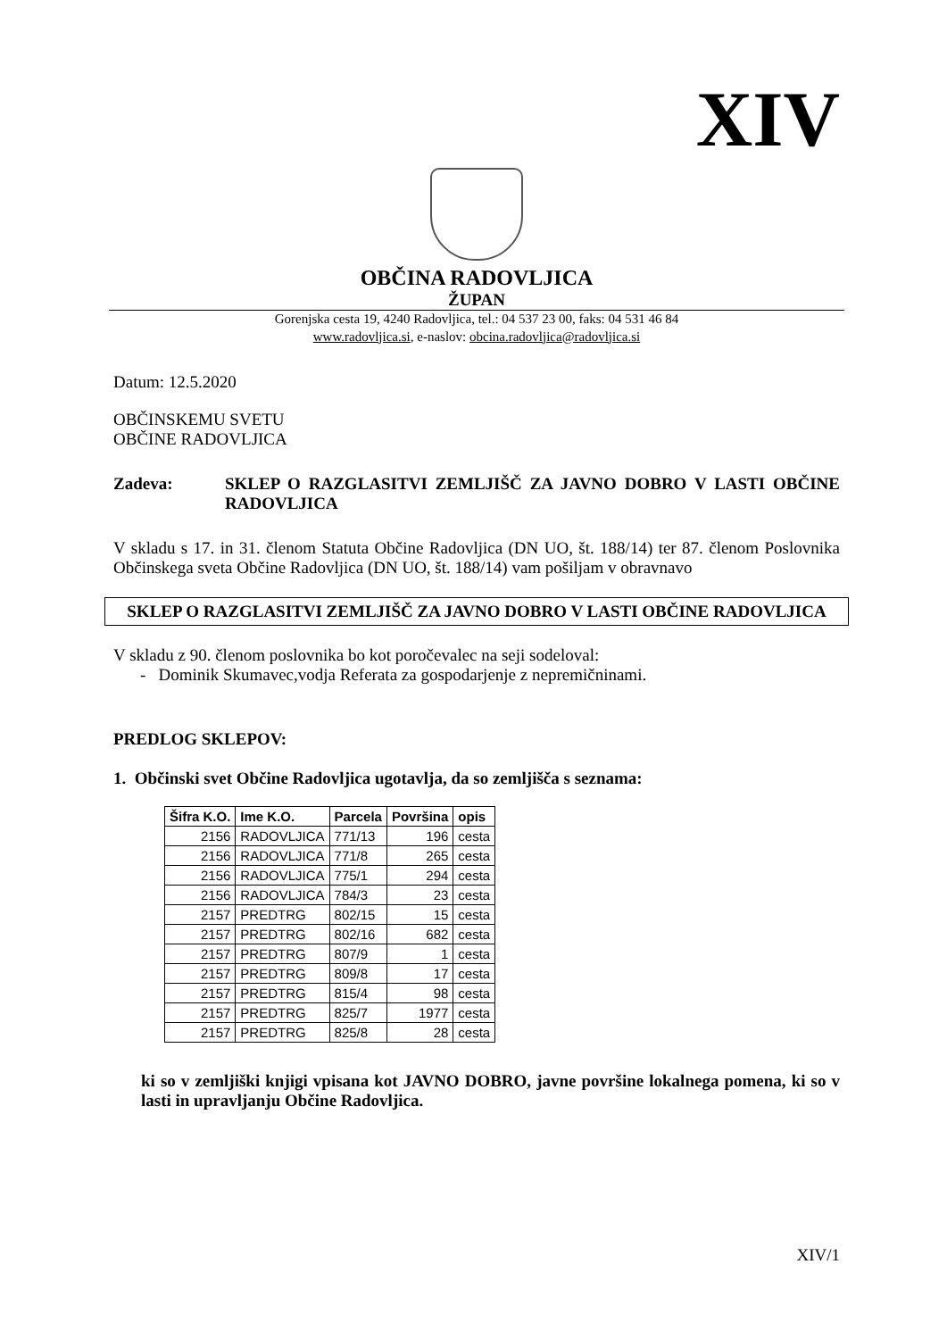XIV
OBČINA RADOVLJICA
ŽUPAN
Gorenjska cesta 19, 4240 Radovljica, tel.: 04 537 23 00, faks: 04 531 46 84
www.radovljica.si, e-naslov: obcina.radovljica@radovljica.si
Datum: 12.5.2020
OBČINSKEMU SVETU
OBČINE RADOVLJICA
Zadeva: SKLEP O RAZGLASITVI ZEMLJIŠČ ZA JAVNO DOBRO V LASTI OBČINE RADOVLJICA
V skladu s 17. in 31. členom Statuta Občine Radovljica (DN UO, št. 188/14) ter 87. členom Poslovnika Občinskega sveta Občine Radovljica (DN UO, št. 188/14) vam pošiljam v obravnavo
SKLEP O RAZGLASITVI ZEMLJIŠČ ZA JAVNO DOBRO V LASTI OBČINE RADOVLJICA
V skladu z 90. členom poslovnika bo kot poročevalec na seji sodeloval:
- Dominik Skumavec,vodja Referata za gospodarjenje z nepremičninami.
PREDLOG SKLEPOV:
1. Občinski svet Občine Radovljica ugotavlja, da so zemljišča s seznama:
| Šifra K.O. | Ime K.O. | Parcela | Površina | opis |
| --- | --- | --- | --- | --- |
| 2156 | RADOVLJICA | 771/13 | 196 | cesta |
| 2156 | RADOVLJICA | 771/8 | 265 | cesta |
| 2156 | RADOVLJICA | 775/1 | 294 | cesta |
| 2156 | RADOVLJICA | 784/3 | 23 | cesta |
| 2157 | PREDTRG | 802/15 | 15 | cesta |
| 2157 | PREDTRG | 802/16 | 682 | cesta |
| 2157 | PREDTRG | 807/9 | 1 | cesta |
| 2157 | PREDTRG | 809/8 | 17 | cesta |
| 2157 | PREDTRG | 815/4 | 98 | cesta |
| 2157 | PREDTRG | 825/7 | 1977 | cesta |
| 2157 | PREDTRG | 825/8 | 28 | cesta |
ki so v zemljiški knjigi vpisana kot JAVNO DOBRO, javne površine lokalnega pomena, ki so v lasti in upravljanju Občine Radovljica.
XIV/1